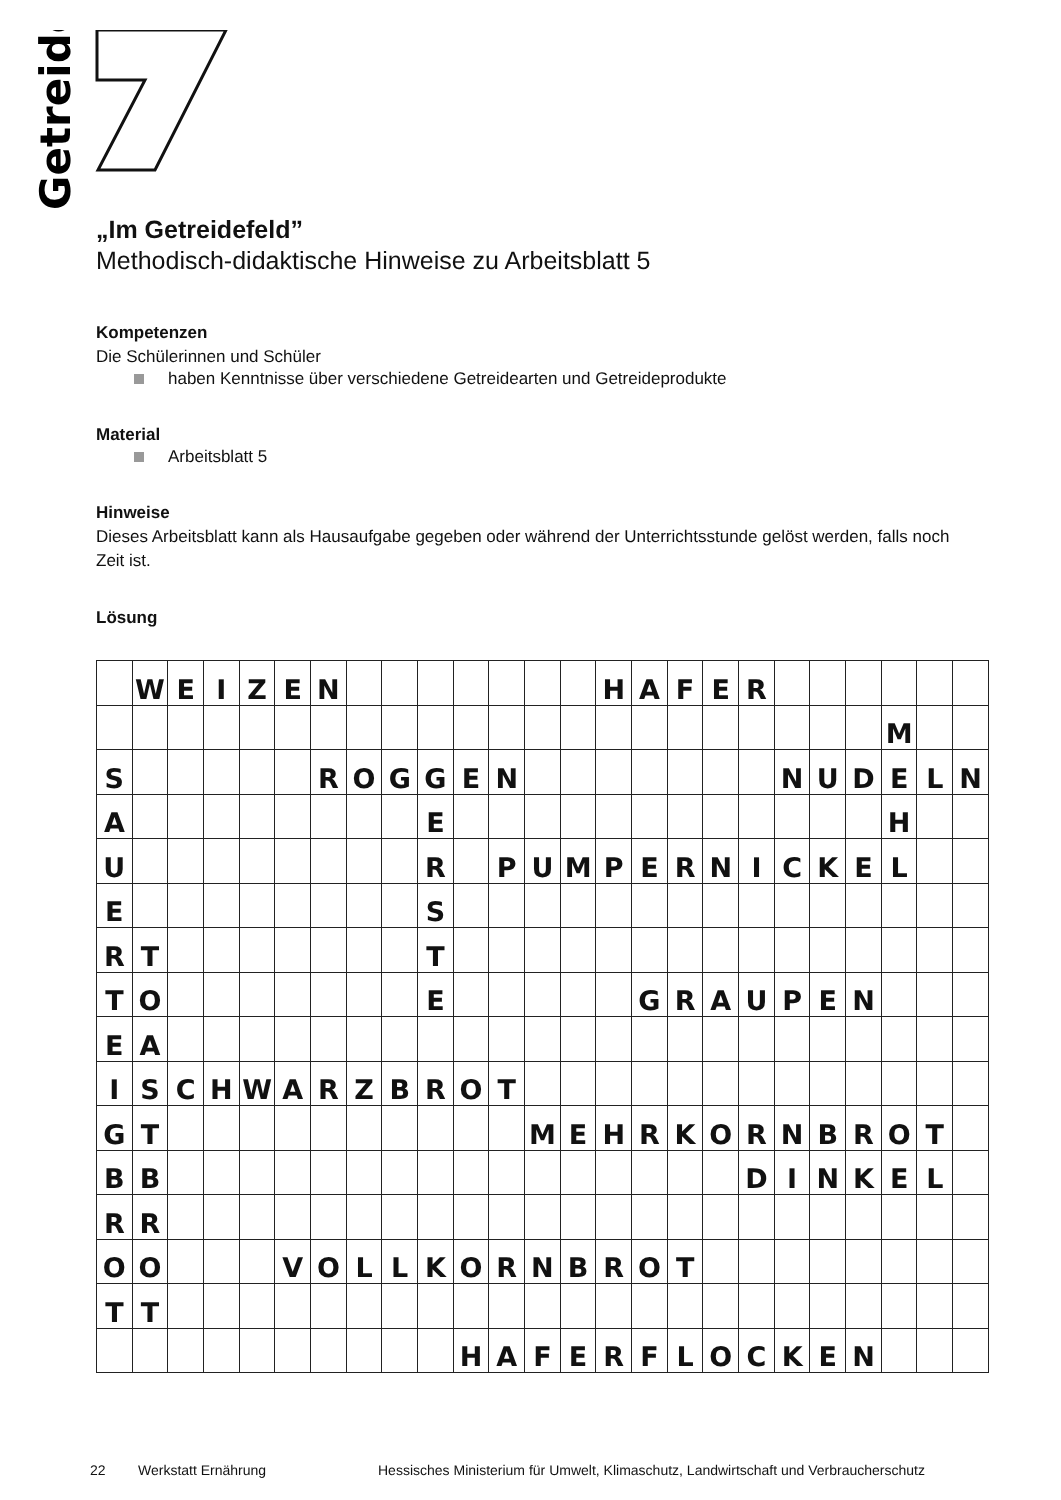Getreide
„Im Getreidefeld”
Methodisch-didaktische Hinweise zu Arbeitsblatt 5
Kompetenzen
Die Schülerinnen und Schüler
haben Kenntnisse über verschiedene Getreidearten und Getreideprodukte
Material
Arbeitsblatt 5
Hinweise
Dieses Arbeitsblatt kann als Hausaufgabe gegeben oder während der Unterrichtsstunde gelöst werden, falls noch Zeit ist.
Lösung
| | W | E | I | Z | E | N | | | | | | | | H | A | F | E | R | | | | | | |
| | | | | | | | | | | | | | | | | | | | | | | M | | |
| S | | | | | | R | O | G | G | E | N | | | | | | | | N | U | D | E | L | N |
| A | | | | | | | | | E | | | | | | | | | | | | | H | | |
| U | | | | | | | | | R | | P | U | M | P | E | R | N | I | C | K | E | L | | |
| E | | | | | | | | | S | | | | | | | | | | | | | | | |
| R | T | | | | | | | | T | | | | | | | | | | | | | | | |
| T | O | | | | | | | | E | | | | | | G | R | A | U | P | E | N | | | |
| E | A | | | | | | | | | | | | | | | | | | | | | | | |
| I | S | C | H | W | A | R | Z | B | R | O | T | | | | | | | | | | | | | |
| G | T | | | | | | | | | | | M | E | H | R | K | O | R | N | B | R | O | T | |
| B | B | | | | | | | | | | | | | | | | | D | I | N | K | E | L | |
| R | R | | | | | | | | | | | | | | | | | | | | | | | |
| O | O | | | | V | O | L | L | K | O | R | N | B | R | O | T | | | | | | | | |
| T | T | | | | | | | | | | | | | | | | | | | | | | | |
| | | | | | | | | | | H | A | F | E | R | F | L | O | C | K | E | N | | | |
22 Werkstatt Ernährung Hessisches Ministerium für Umwelt, Klimaschutz, Landwirtschaft und Verbraucherschutz